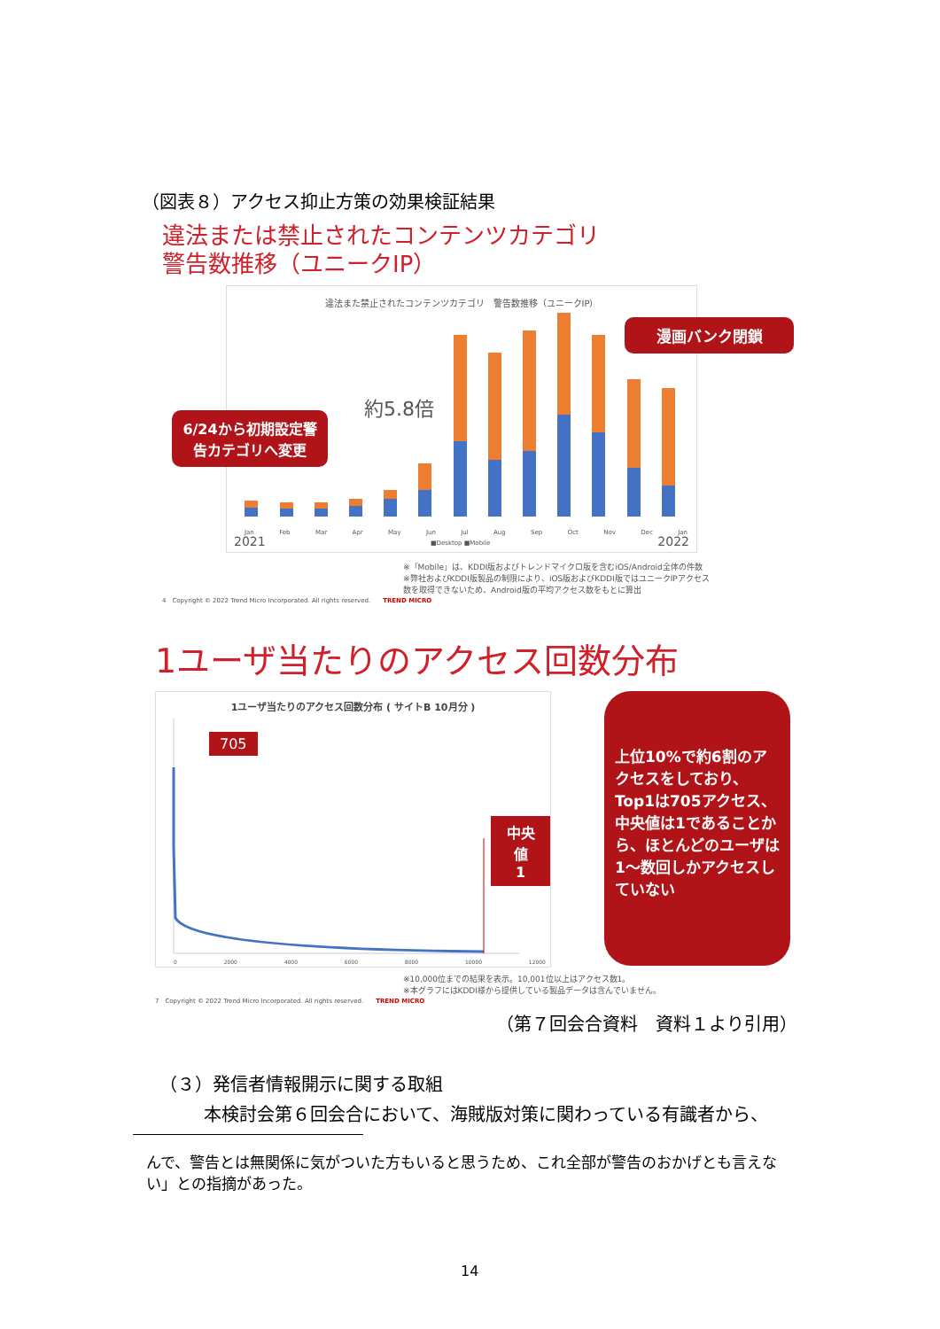（図表８）アクセス抑止方策の効果検証結果
違法または禁止されたコンテンツカテゴリ
警告数推移（ユニークIP）
違法また禁止されたコンテンツカテゴリ　警告数推移（ユニークIP）
2021
Jan Feb Mar Apr May Jun Jul Aug Sep Oct Nov Dec Jan
■Desktop ■Mobile 2022
約5.8倍
漫画バンク閉鎖
6/24から初期設定警告カテゴリへ変更
※「Mobile」は、KDDI版およびトレンドマイクロ版を含むiOS/Android全体の件数
※弊社およびKDDI版製品の制限により、iOS版およびKDDI版ではユニークIPアクセス数を取得できないため、Android版の平均アクセス数をもとに算出
4　Copyright © 2022 Trend Micro Incorporated. All rights reserved.　　TREND MICRO
1ユーザ当たりのアクセス回数分布
1ユーザ当たりのアクセス回数分布 ( サイトB 10月分 )
705
中央値
1
0 2000 4000 6000 8000 10000 12000
上位10%で約6割のアクセスをしており、Top1は705アクセス、中央値は1であることから、ほとんどのユーザは1～数回しかアクセスしていない
※10,000位までの結果を表示。10,001位以上はアクセス数1。
※本グラフにはKDDI様から提供している製品データは含んでいません。
7　Copyright © 2022 Trend Micro Incorporated. All rights reserved.　　TREND MICRO
（第７回会合資料　資料１より引用）
（３）発信者情報開示に関する取組
本検討会第６回会合において、海賊版対策に関わっている有識者から、
んで、警告とは無関係に気がついた方もいると思うため、これ全部が警告のおかげとも言えない」との指摘があった。
14